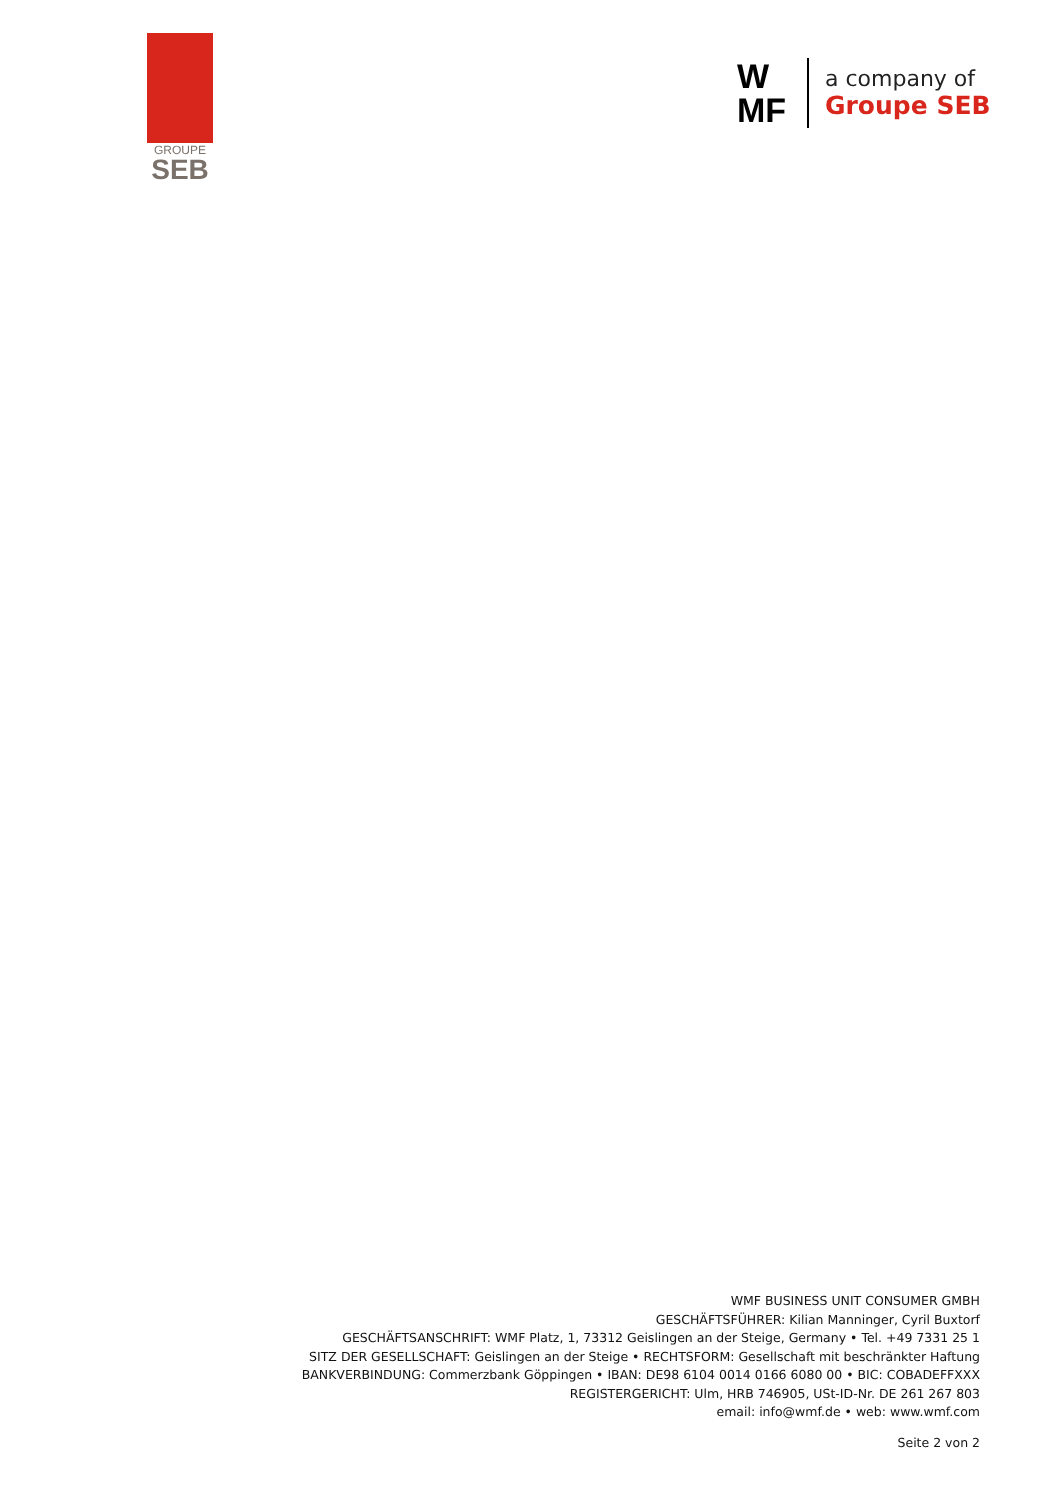GROUPE
SEB
W
MF
a company of
Groupe SEB
WMF BUSINESS UNIT CONSUMER GMBH
GESCHÄFTSFÜHRER: Kilian Manninger, Cyril Buxtorf
GESCHÄFTSANSCHRIFT: WMF Platz, 1, 73312 Geislingen an der Steige, Germany • Tel. +49 7331 25 1
SITZ DER GESELLSCHAFT: Geislingen an der Steige • RECHTSFORM: Gesellschaft mit beschränkter Haftung
BANKVERBINDUNG: Commerzbank Göppingen • IBAN: DE98 6104 0014 0166 6080 00 • BIC: COBADEFFXXX
REGISTERGERICHT: Ulm, HRB 746905, USt-ID-Nr. DE 261 267 803
email: info@wmf.de • web: www.wmf.com
Seite 2 von 2